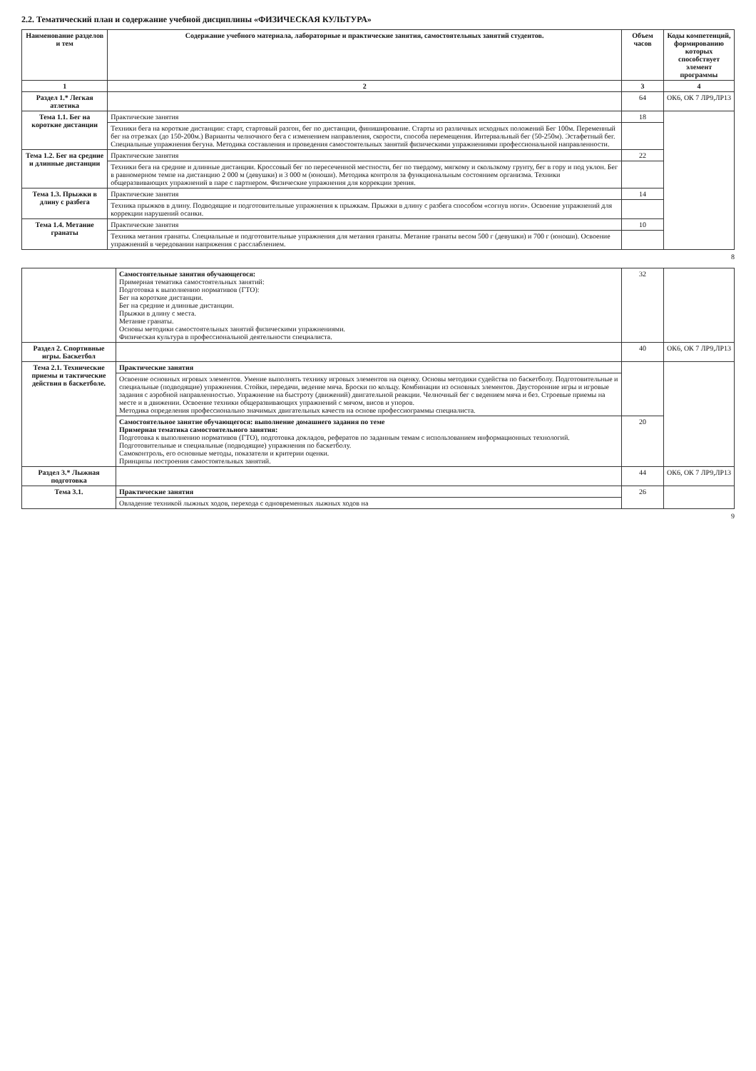2.2. Тематический план и содержание учебной дисциплины «ФИЗИЧЕСКАЯ КУЛЬТУРА»
| Наименование разделов и тем | Содержание учебного материала, лабораторные и практические занятия, самостоятельных занятий студентов. | Объем часов | Коды компетенций, формированию которых способствует элемент программы |
| --- | --- | --- | --- |
| 1 | 2 | 3 | 4 |
| Раздел 1.* Легкая атлетика | | 64 | ОК6, ОК 7 ЛР9,ЛР13 |
| Тема 1.1. Бег на короткие дистанции | Практические занятия | 18 | |
| | Техники бега на короткие дистанции: старт, стартовый разгон, бег по дистанции, финиширование. Старты из различных исходных положений Бег 100м. Переменный бег на отрезках (до 150-200м.) Варианты челночного бега с изменением направления, скорости, способа перемещения. Интервальный бег (50-250м). Эстафетный бег. Специальные упражнения бегуна. Методика составления и проведения самостоятельных занятий физическими упражнениями профессиональной направленности. | | |
| Тема 1.2. Бег на средние и длинные дистанции | Практические занятия | 22 | |
| | Техники бега на средние и длинные дистанции. Кроссовый бег по пересеченной местности, бег по твердому, мягкому и скользкому грунту, бег в гору и под уклон. Бег в равномерном темпе на дистанцию 2 000 м (девушки) и 3 000 м (юноши). Методика контроля за функциональным состоянием организма. Техники общеразвивающих упражнений в паре с партнером. Физические упражнения для коррекции зрения. | | |
| Тема 1.3. Прыжки в длину с разбега | Практические занятия | 14 | |
| | Техника прыжков в длину. Подводящие и подготовительные упражнения к прыжкам. Прыжки в длину с разбега способом «согнув ноги». Освоение упражнений для коррекции нарушений осанки. | | |
| Тема 1.4. Метание гранаты | Практические занятия | 10 | |
| | Техника метания гранаты. Специальные и подготовительные упражнения для метания гранаты. Метание гранаты весом 500 г (девушки) и 700 г (юноши). Освоение упражнений в чередовании напряжения с расслаблением. | | |
8
| | Самостоятельные занятия обучающегося: Примерная тематика самостоятельных занятий: Подготовка к выполнению нормативов (ГТО): Бег на короткие дистанции. Бег на средние и длинные дистанции. Прыжки в длину с места. Метание гранаты. Основы методики самостоятельных занятий физическими упражнениями. Физическая культура в профессиональной деятельности специалиста. | 32 | |
| Раздел 2. Спортивные игры. Баскетбол | | 40 | ОК6, ОК 7 ЛР9,ЛР13 |
| Тема 2.1. Технические приемы и тактические действия в баскетболе. | Практические занятия | | |
| | Освоение основных игровых элементов. Умение выполнять технику игровых элементов на оценку. Основы методики судейства по баскетболу. Подготовительные и специальные (подводящие) упражнения. Стойки, передачи, ведение мяча. Броски по кольцу. Комбинации из основных элементов. Двусторонние игры и игровые задания с аэробной направленностью. Упражнение на быстроту (движений) двигательной реакции. Челночный бег с ведением мяча и без. Строевые приемы на месте и в движении. Освоение техники общеразвивающих упражнений с мячом, висов и упоров. Методика определения профессионально значимых двигательных качеств на основе профессиограммы специалиста. | | |
| | Самостоятельное занятие обучающегося: выполнение домашнего задания по теме Примерная тематика самостоятельного занятия: Подготовка к выполнению нормативов (ГТО), подготовка докладов, рефератов по заданным темам с использованием информационных технологий. Подготовительные и специальные (подводящие) упражнения по баскетболу. Самоконтроль, его основные методы, показатели и критерии оценки. Принципы построения самостоятельных занятий. | 20 | |
| Раздел 3.* Лыжная подготовка | | 44 | ОК6, ОК 7 ЛР9,ЛР13 |
| Тема 3.1. | Практические занятия | 26 | |
| | Овладение техникой лыжных ходов, перехода с одновременных лыжных ходов на | | |
9